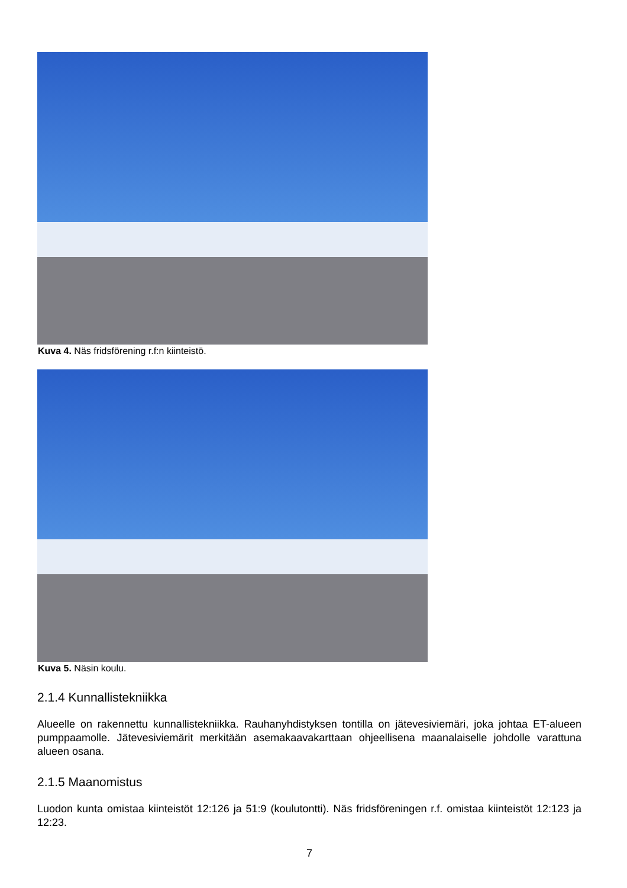Kuva 4. Näs fridsförening r.f:n kiinteistö.
Kuva 5. Näsin koulu.
2.1.4 Kunnallistekniikka
Alueelle on rakennettu kunnallistekniikka. Rauhanyhdistyksen tontilla on jätevesiviemäri, joka johtaa ET-alueen pumppaamolle. Jätevesiviemärit merkitään asemakaavakarttaan ohjeellisena maanalaiselle johdolle varattuna alueen osana.
2.1.5 Maanomistus
Luodon kunta omistaa kiinteistöt 12:126 ja 51:9 (koulutontti). Näs fridsföreningen r.f. omistaa kiinteistöt 12:123 ja 12:23.
7